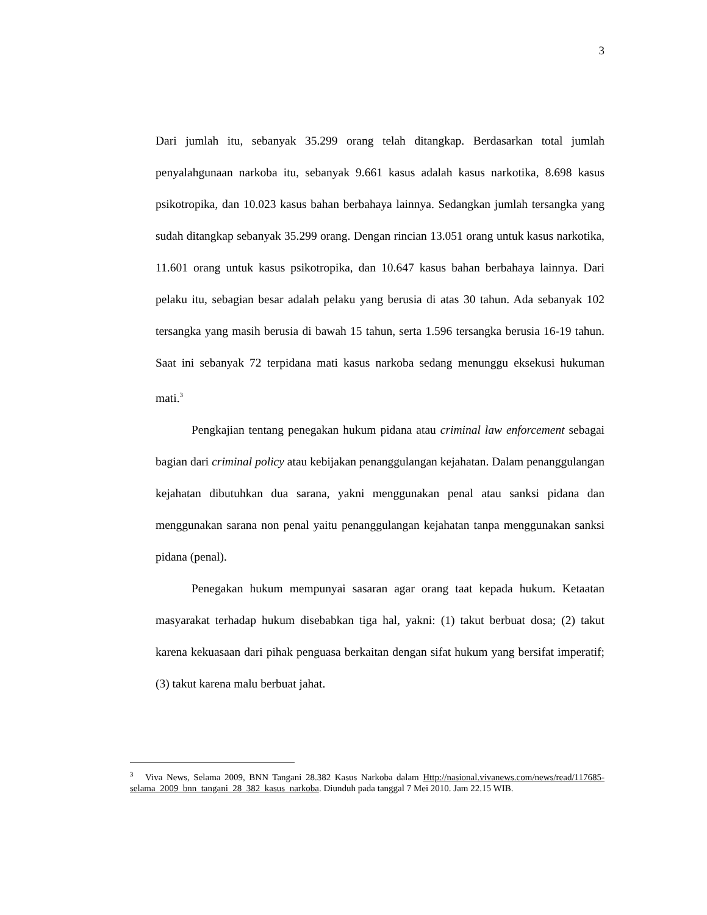3
Dari jumlah itu, sebanyak 35.299 orang telah ditangkap. Berdasarkan total jumlah penyalahgunaan narkoba itu, sebanyak 9.661 kasus adalah kasus narkotika, 8.698 kasus psikotropika, dan 10.023 kasus bahan berbahaya lainnya. Sedangkan jumlah tersangka yang sudah ditangkap sebanyak 35.299 orang. Dengan rincian 13.051 orang untuk kasus narkotika, 11.601 orang untuk kasus psikotropika, dan 10.647 kasus bahan berbahaya lainnya. Dari pelaku itu, sebagian besar adalah pelaku yang berusia di atas 30 tahun. Ada sebanyak 102 tersangka yang masih berusia di bawah 15 tahun, serta 1.596 tersangka berusia 16-19 tahun. Saat ini sebanyak 72 terpidana mati kasus narkoba sedang menunggu eksekusi hukuman mati.<sup>3</sup>
Pengkajian tentang penegakan hukum pidana atau criminal law enforcement sebagai bagian dari criminal policy atau kebijakan penanggulangan kejahatan. Dalam penanggulangan kejahatan dibutuhkan dua sarana, yakni menggunakan penal atau sanksi pidana dan menggunakan sarana non penal yaitu penanggulangan kejahatan tanpa menggunakan sanksi pidana (penal).
Penegakan hukum mempunyai sasaran agar orang taat kepada hukum. Ketaatan masyarakat terhadap hukum disebabkan tiga hal, yakni: (1) takut berbuat dosa; (2) takut karena kekuasaan dari pihak penguasa berkaitan dengan sifat hukum yang bersifat imperatif; (3) takut karena malu berbuat jahat.
<sup>3</sup> Viva News, Selama 2009, BNN Tangani 28.382 Kasus Narkoba dalam Http://nasional.vivanews.com/news/read/117685-selama_2009_bnn_tangani_28_382_kasus_narkoba. Diunduh pada tanggal 7 Mei 2010. Jam 22.15 WIB.